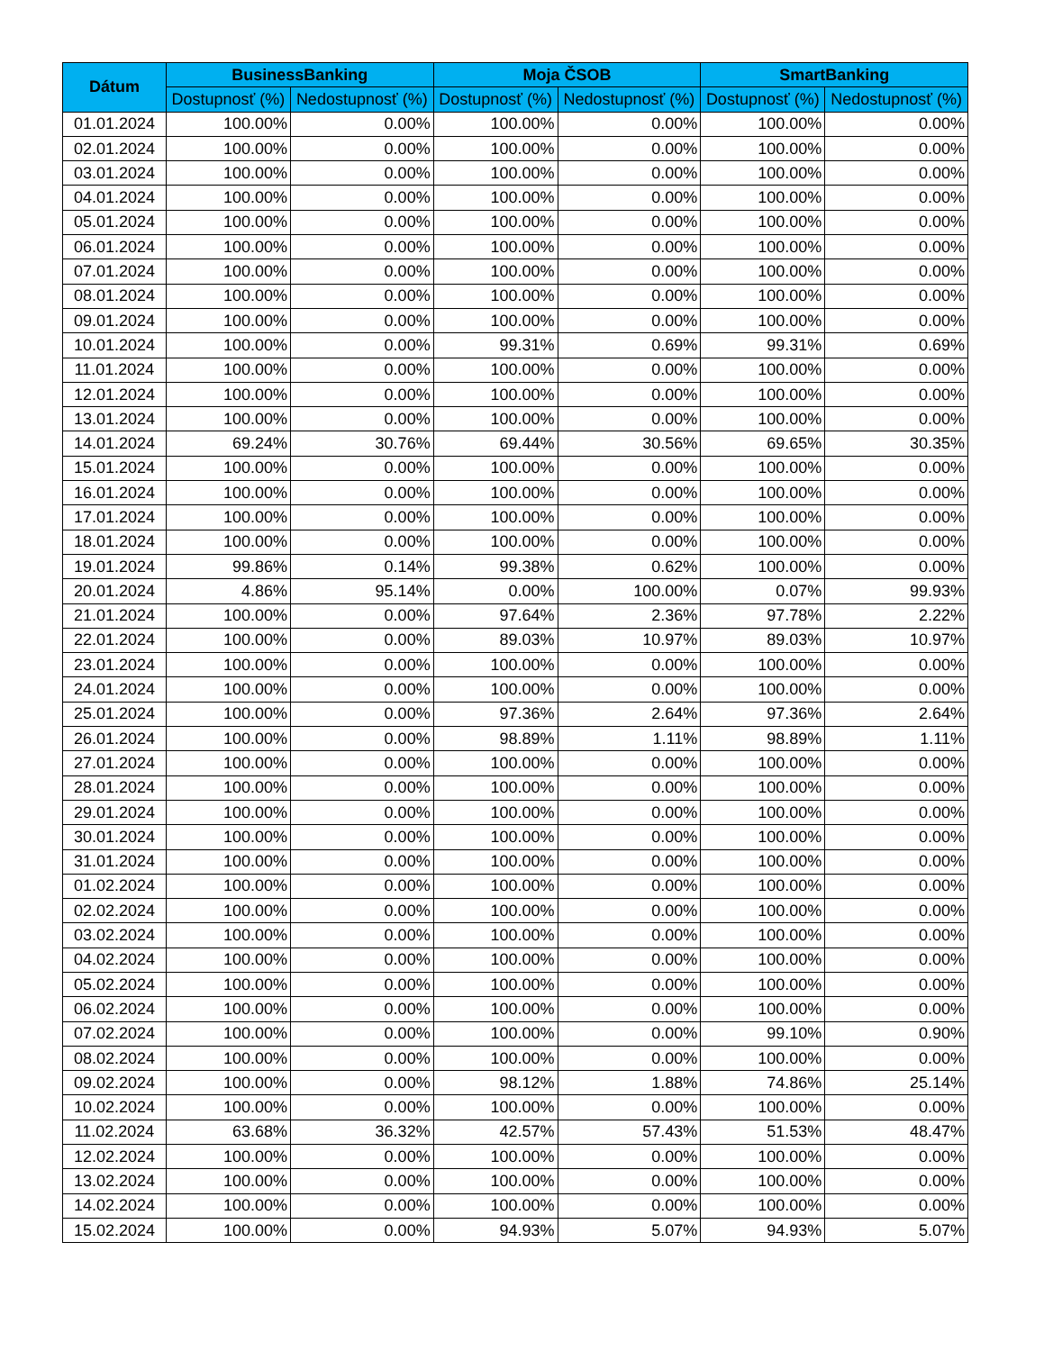| Dátum | BusinessBanking | | Moja ČSOB | | SmartBanking | |
| --- | --- | --- | --- | --- | --- | --- |
| | Dostupnosť (%) | Nedostupnosť (%) | Dostupnosť (%) | Nedostupnosť (%) | Dostupnosť (%) | Nedostupnosť (%) |
| 01.01.2024 | 100.00% | 0.00% | 100.00% | 0.00% | 100.00% | 0.00% |
| 02.01.2024 | 100.00% | 0.00% | 100.00% | 0.00% | 100.00% | 0.00% |
| 03.01.2024 | 100.00% | 0.00% | 100.00% | 0.00% | 100.00% | 0.00% |
| 04.01.2024 | 100.00% | 0.00% | 100.00% | 0.00% | 100.00% | 0.00% |
| 05.01.2024 | 100.00% | 0.00% | 100.00% | 0.00% | 100.00% | 0.00% |
| 06.01.2024 | 100.00% | 0.00% | 100.00% | 0.00% | 100.00% | 0.00% |
| 07.01.2024 | 100.00% | 0.00% | 100.00% | 0.00% | 100.00% | 0.00% |
| 08.01.2024 | 100.00% | 0.00% | 100.00% | 0.00% | 100.00% | 0.00% |
| 09.01.2024 | 100.00% | 0.00% | 100.00% | 0.00% | 100.00% | 0.00% |
| 10.01.2024 | 100.00% | 0.00% | 99.31% | 0.69% | 99.31% | 0.69% |
| 11.01.2024 | 100.00% | 0.00% | 100.00% | 0.00% | 100.00% | 0.00% |
| 12.01.2024 | 100.00% | 0.00% | 100.00% | 0.00% | 100.00% | 0.00% |
| 13.01.2024 | 100.00% | 0.00% | 100.00% | 0.00% | 100.00% | 0.00% |
| 14.01.2024 | 69.24% | 30.76% | 69.44% | 30.56% | 69.65% | 30.35% |
| 15.01.2024 | 100.00% | 0.00% | 100.00% | 0.00% | 100.00% | 0.00% |
| 16.01.2024 | 100.00% | 0.00% | 100.00% | 0.00% | 100.00% | 0.00% |
| 17.01.2024 | 100.00% | 0.00% | 100.00% | 0.00% | 100.00% | 0.00% |
| 18.01.2024 | 100.00% | 0.00% | 100.00% | 0.00% | 100.00% | 0.00% |
| 19.01.2024 | 99.86% | 0.14% | 99.38% | 0.62% | 100.00% | 0.00% |
| 20.01.2024 | 4.86% | 95.14% | 0.00% | 100.00% | 0.07% | 99.93% |
| 21.01.2024 | 100.00% | 0.00% | 97.64% | 2.36% | 97.78% | 2.22% |
| 22.01.2024 | 100.00% | 0.00% | 89.03% | 10.97% | 89.03% | 10.97% |
| 23.01.2024 | 100.00% | 0.00% | 100.00% | 0.00% | 100.00% | 0.00% |
| 24.01.2024 | 100.00% | 0.00% | 100.00% | 0.00% | 100.00% | 0.00% |
| 25.01.2024 | 100.00% | 0.00% | 97.36% | 2.64% | 97.36% | 2.64% |
| 26.01.2024 | 100.00% | 0.00% | 98.89% | 1.11% | 98.89% | 1.11% |
| 27.01.2024 | 100.00% | 0.00% | 100.00% | 0.00% | 100.00% | 0.00% |
| 28.01.2024 | 100.00% | 0.00% | 100.00% | 0.00% | 100.00% | 0.00% |
| 29.01.2024 | 100.00% | 0.00% | 100.00% | 0.00% | 100.00% | 0.00% |
| 30.01.2024 | 100.00% | 0.00% | 100.00% | 0.00% | 100.00% | 0.00% |
| 31.01.2024 | 100.00% | 0.00% | 100.00% | 0.00% | 100.00% | 0.00% |
| 01.02.2024 | 100.00% | 0.00% | 100.00% | 0.00% | 100.00% | 0.00% |
| 02.02.2024 | 100.00% | 0.00% | 100.00% | 0.00% | 100.00% | 0.00% |
| 03.02.2024 | 100.00% | 0.00% | 100.00% | 0.00% | 100.00% | 0.00% |
| 04.02.2024 | 100.00% | 0.00% | 100.00% | 0.00% | 100.00% | 0.00% |
| 05.02.2024 | 100.00% | 0.00% | 100.00% | 0.00% | 100.00% | 0.00% |
| 06.02.2024 | 100.00% | 0.00% | 100.00% | 0.00% | 100.00% | 0.00% |
| 07.02.2024 | 100.00% | 0.00% | 100.00% | 0.00% | 99.10% | 0.90% |
| 08.02.2024 | 100.00% | 0.00% | 100.00% | 0.00% | 100.00% | 0.00% |
| 09.02.2024 | 100.00% | 0.00% | 98.12% | 1.88% | 74.86% | 25.14% |
| 10.02.2024 | 100.00% | 0.00% | 100.00% | 0.00% | 100.00% | 0.00% |
| 11.02.2024 | 63.68% | 36.32% | 42.57% | 57.43% | 51.53% | 48.47% |
| 12.02.2024 | 100.00% | 0.00% | 100.00% | 0.00% | 100.00% | 0.00% |
| 13.02.2024 | 100.00% | 0.00% | 100.00% | 0.00% | 100.00% | 0.00% |
| 14.02.2024 | 100.00% | 0.00% | 100.00% | 0.00% | 100.00% | 0.00% |
| 15.02.2024 | 100.00% | 0.00% | 94.93% | 5.07% | 94.93% | 5.07% |